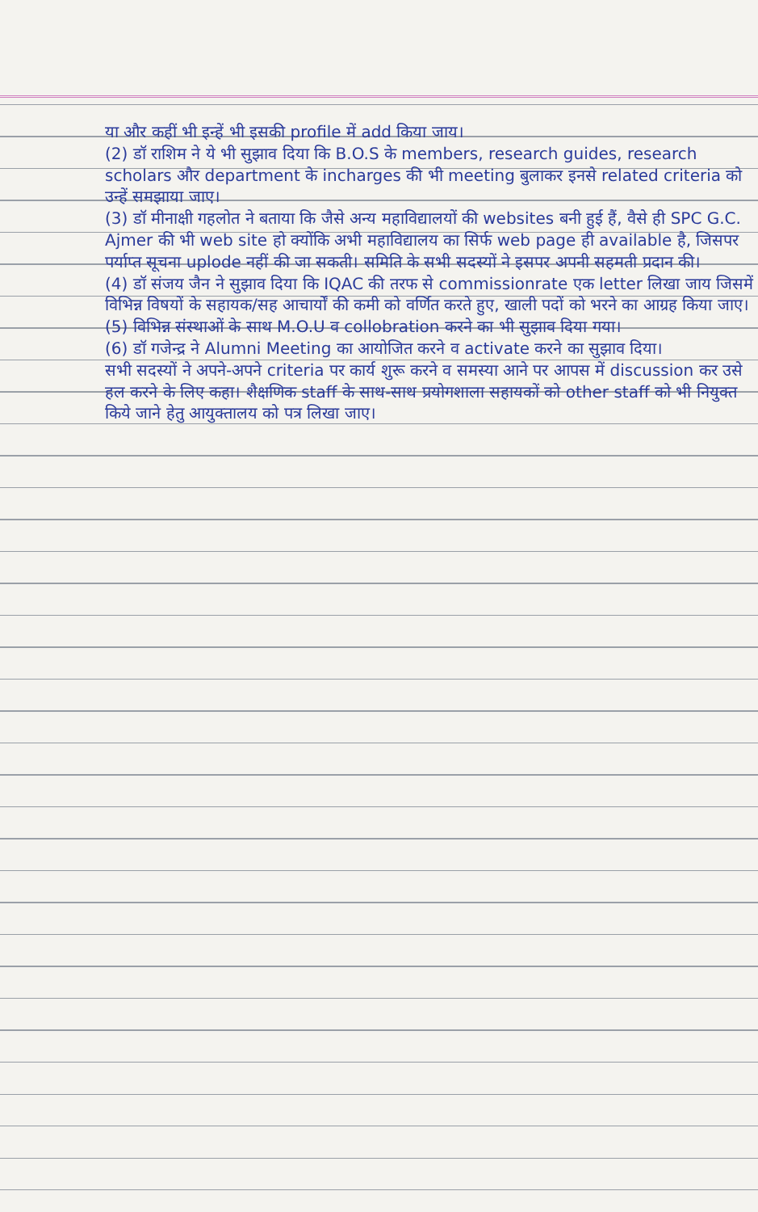या और कहीं भी इन्हें भी इसकी profile में add किया जाय।
(2) डॉ राशिम ने ये भी सुझाव दिया कि B.O.S के members, research guides, research scholars और department के incharges की भी meeting बुलाकर इनसे related criteria को उन्हें समझाया जाए।
(3) डॉ मीनाक्षी गहलोत ने बताया कि जैसे अन्य महाविद्यालयों की websites बनी हुई हैं, वैसे ही SPC G.C. Ajmer की भी web site हो क्योंकि अभी महाविद्यालय का सिर्फ web page ही available है, जिसपर पर्याप्त सूचना uplode नहीं की जा सकती। समिति के सभी सदस्यों ने इसपर अपनी सहमती प्रदान की।
(4) डॉ संजय जैन ने सुझाव दिया कि IQAC की तरफ से commissionrate एक letter लिखा जाय जिसमें विभिन्न विषयों के सहायक/सह आचार्यों की कमी को वर्णित करते हुए, खाली पदों को भरने का आग्रह किया जाए।
(5) विभिन्न संस्थाओं के साथ M.O.U व collobration करने का भी सुझाव दिया गया।
(6) डॉ गजेन्द्र ने Alumni Meeting का आयोजित करने व activate करने का सुझाव दिया।
सभी सदस्यों ने अपने-अपने criteria पर कार्य शुरू करने व समस्या आने पर आपस में discussion कर उसे हल करने के लिए कहा। शैक्षणिक staff के साथ-साथ प्रयोगशाला सहायकों को other staff को भी नियुक्त किये जाने हेतु आयुक्तालय को पत्र लिखा जाए।